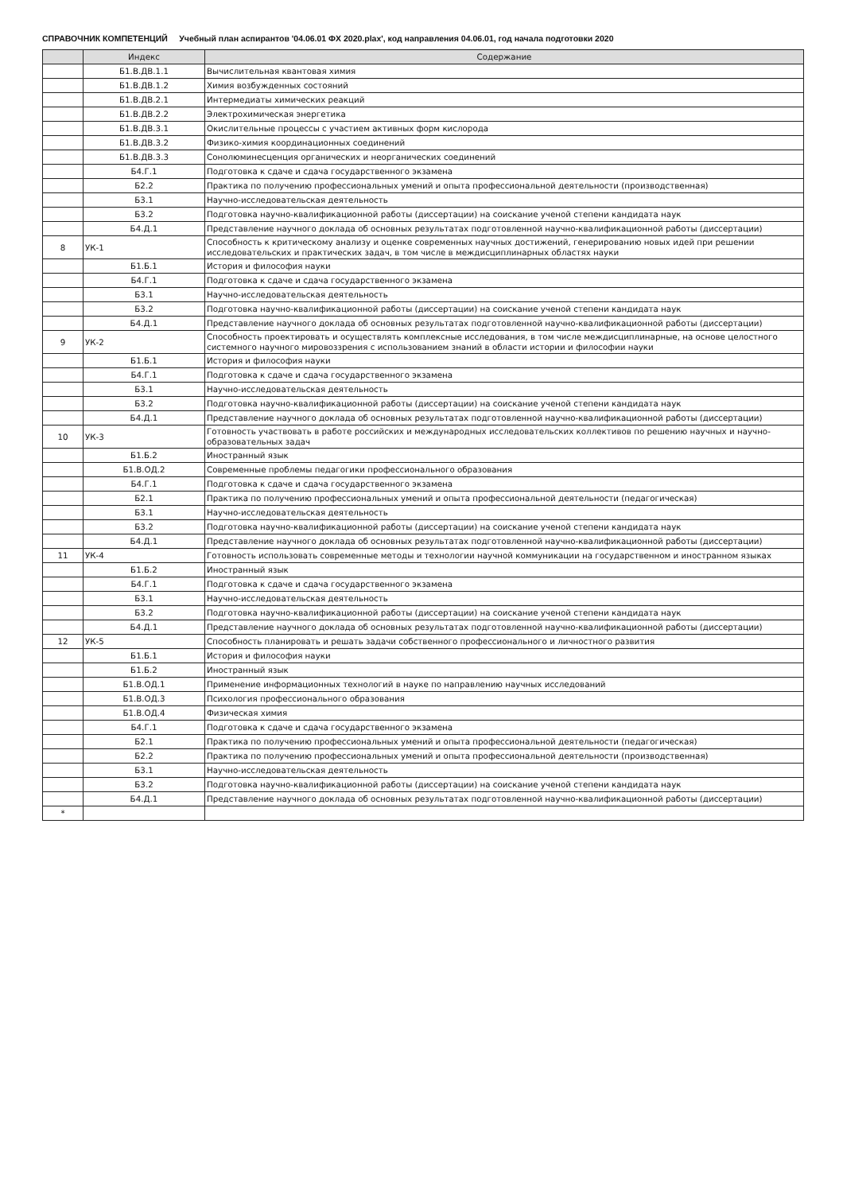СПРАВОЧНИК КОМПЕТЕНЦИЙ Учебный план аспирантов '04.06.01 ФХ 2020.plax', код направления 04.06.01, год начала подготовки 2020
| | Индекс | Содержание |
| --- | --- | --- |
| | Б1.В.ДВ.1.1 | Вычислительная квантовая химия |
| | Б1.В.ДВ.1.2 | Химия возбужденных состояний |
| | Б1.В.ДВ.2.1 | Интермедиаты химических реакций |
| | Б1.В.ДВ.2.2 | Электрохимическая энергетика |
| | Б1.В.ДВ.3.1 | Окислительные процессы с участием активных форм кислорода |
| | Б1.В.ДВ.3.2 | Физико-химия координационных соединений |
| | Б1.В.ДВ.3.3 | Сонолюминесценция органических и неорганических соединений |
| | Б4.Г.1 | Подготовка к сдаче и сдача государственного экзамена |
| | Б2.2 | Практика по получению профессиональных умений и опыта профессиональной деятельности (производственная) |
| | Б3.1 | Научно-исследовательская деятельность |
| | Б3.2 | Подготовка научно-квалификационной работы (диссертации) на соискание ученой степени кандидата наук |
| | Б4.Д.1 | Представление научного доклада об основных результатах подготовленной научно-квалификационной работы (диссертации) |
| 8 | УК-1 | Способность к критическому анализу и оценке современных научных достижений, генерированию новых идей при решении исследовательских и практических задач, в том числе в междисциплинарных областях науки |
| | Б1.Б.1 | История и философия науки |
| | Б4.Г.1 | Подготовка к сдаче и сдача государственного экзамена |
| | Б3.1 | Научно-исследовательская деятельность |
| | Б3.2 | Подготовка научно-квалификационной работы (диссертации) на соискание ученой степени кандидата наук |
| | Б4.Д.1 | Представление научного доклада об основных результатах подготовленной научно-квалификационной работы (диссертации) |
| 9 | УК-2 | Способность проектировать и осуществлять комплексные исследования, в том числе междисциплинарные, на основе целостного системного научного мировоззрения с использованием знаний в области истории и философии науки |
| | Б1.Б.1 | История и философия науки |
| | Б4.Г.1 | Подготовка к сдаче и сдача государственного экзамена |
| | Б3.1 | Научно-исследовательская деятельность |
| | Б3.2 | Подготовка научно-квалификационной работы (диссертации) на соискание ученой степени кандидата наук |
| | Б4.Д.1 | Представление научного доклада об основных результатах подготовленной научно-квалификационной работы (диссертации) |
| 10 | УК-3 | Готовность участвовать в работе российских и международных исследовательских коллективов по решению научных и научно-образовательных задач |
| | Б1.Б.2 | Иностранный язык |
| | Б1.В.ОД.2 | Современные проблемы педагогики профессионального образования |
| | Б4.Г.1 | Подготовка к сдаче и сдача государственного экзамена |
| | Б2.1 | Практика по получению профессиональных умений и опыта профессиональной деятельности (педагогическая) |
| | Б3.1 | Научно-исследовательская деятельность |
| | Б3.2 | Подготовка научно-квалификационной работы (диссертации) на соискание ученой степени кандидата наук |
| | Б4.Д.1 | Представление научного доклада об основных результатах подготовленной научно-квалификационной работы (диссертации) |
| 11 | УК-4 | Готовность использовать современные методы и технологии научной коммуникации на государственном и иностранном языках |
| | Б1.Б.2 | Иностранный язык |
| | Б4.Г.1 | Подготовка к сдаче и сдача государственного экзамена |
| | Б3.1 | Научно-исследовательская деятельность |
| | Б3.2 | Подготовка научно-квалификационной работы (диссертации) на соискание ученой степени кандидата наук |
| | Б4.Д.1 | Представление научного доклада об основных результатах подготовленной научно-квалификационной работы (диссертации) |
| 12 | УК-5 | Способность планировать и решать задачи собственного профессионального и личностного развития |
| | Б1.Б.1 | История и философия науки |
| | Б1.Б.2 | Иностранный язык |
| | Б1.В.ОД.1 | Применение информационных технологий в науке по направлению научных исследований |
| | Б1.В.ОД.3 | Психология профессионального образования |
| | Б1.В.ОД.4 | Физическая химия |
| | Б4.Г.1 | Подготовка к сдаче и сдача государственного экзамена |
| | Б2.1 | Практика по получению профессиональных умений и опыта профессиональной деятельности (педагогическая) |
| | Б2.2 | Практика по получению профессиональных умений и опыта профессиональной деятельности (производственная) |
| | Б3.1 | Научно-исследовательская деятельность |
| | Б3.2 | Подготовка научно-квалификационной работы (диссертации) на соискание ученой степени кандидата наук |
| | Б4.Д.1 | Представление научного доклада об основных результатах подготовленной научно-квалификационной работы (диссертации) |
| * | | |